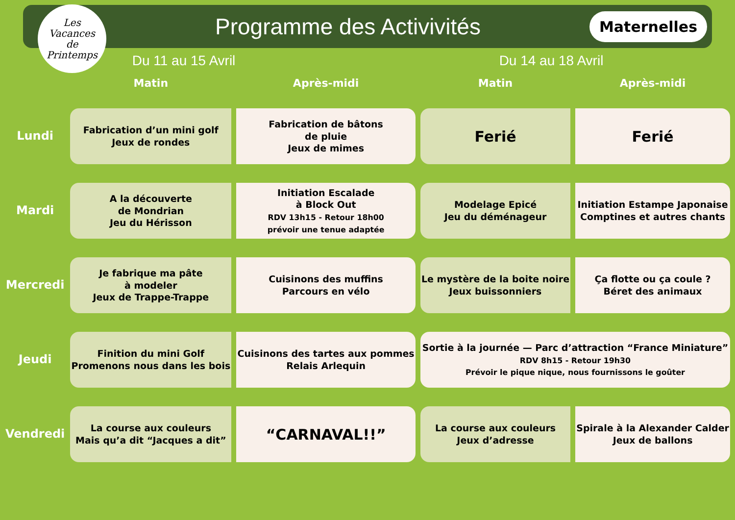Les
Vacances
de
Printemps
Programme des Activivités
Maternelles
Du 11 au 15 Avril Du 14 au 18 Avril
| | Matin | Après-midi | Matin | Après-midi |
| --- | --- | --- | --- | --- |
| Lundi | Fabrication d’un mini golf Jeux de rondes | Fabrication de bâtons de pluie Jeux de mimes | Ferié | Ferié |
| Mardi | A la découverte de Mondrian Jeu du Hérisson | Initiation Escalade à Block Out RDV 13h15 - Retour 18h00 prévoir une tenue adaptée | Modelage Epicé Jeu du déménageur | Initiation Estampe Japonaise Comptines et autres chants |
| Mercredi | Je fabrique ma pâte à modeler Jeux de Trappe-Trappe | Cuisinons des muffins Parcours en vélo | Le mystère de la boite noire Jeux buissonniers | Ça flotte ou ça coule ? Béret des animaux |
| Jeudi | Finition du mini Golf Promenons nous dans les bois | Cuisinons des tartes aux pommes Relais Arlequin | Sortie à la journée — Parc d’attraction “France Miniature” RDV 8h15 - Retour 19h30 Prévoir le pique nique, nous fournissons le goûter | |
| Vendredi | La course aux couleurs Mais qu’a dit “Jacques a dit” | “CARNAVAL!!” | La course aux couleurs Jeux d’adresse | Spirale à la Alexander Calder Jeux de ballons |